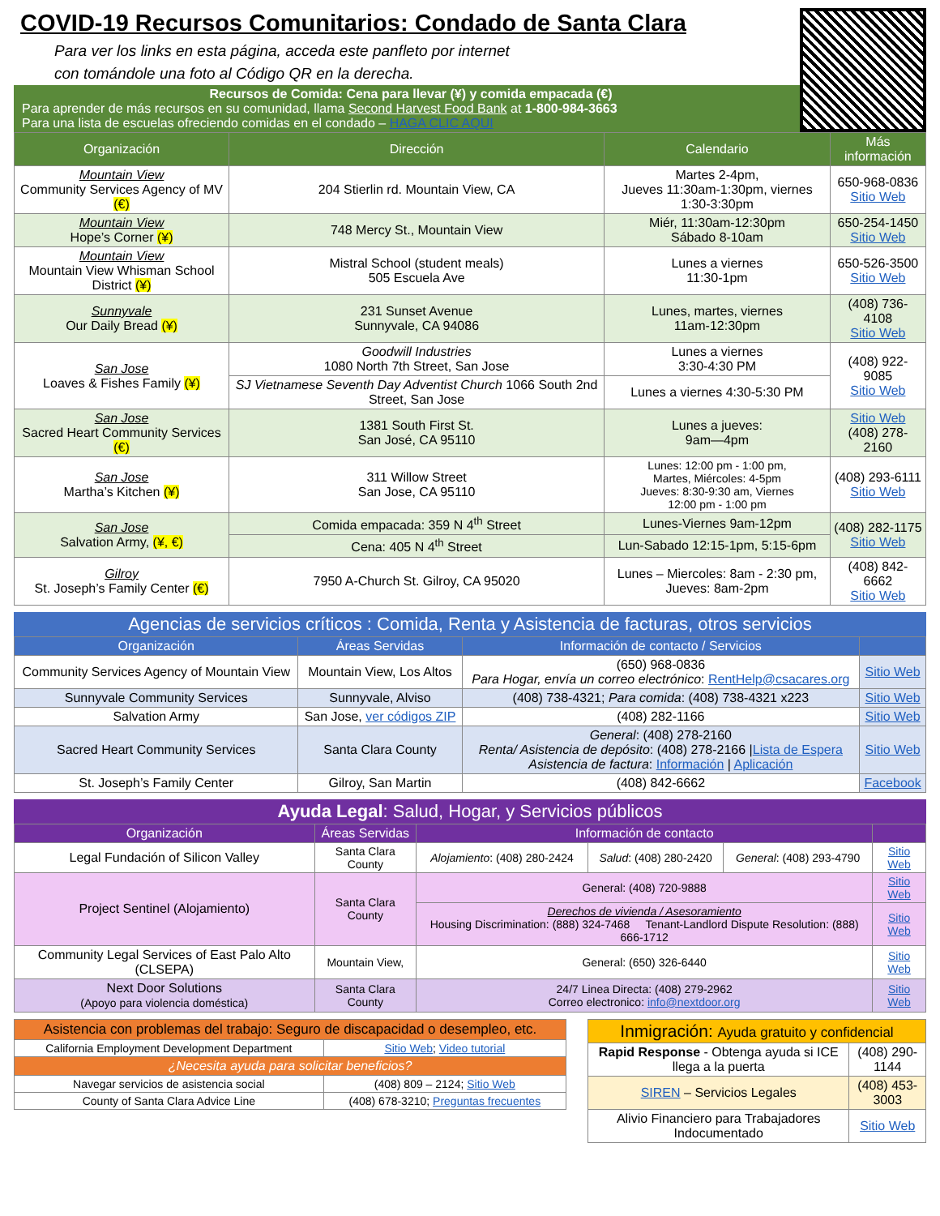COVID-19 Recursos Comunitarios: Condado de Santa Clara
Para ver los links en esta página, acceda este panfleto por internet
con tomándole una foto al Código QR en la derecha.
Recursos de Comida: Cena para llevar (¥) y comida empacada (€)
Para aprender de más recursos en su comunidad, llama Second Harvest Food Bank at 1-800-984-3663
Para una lista de escuelas ofreciendo comidas en el condado – HAGA CLIC AQUI
| Organización | Dirección | Calendario | Más información |
| --- | --- | --- | --- |
| Mountain View Community Services Agency of MV (€) | 204 Stierlin rd. Mountain View, CA | Martes 2-4pm, Jueves 11:30am-1:30pm, viernes 1:30-3:30pm | 650-968-0836 Sitio Web |
| Mountain View Hope’s Corner (¥) | 748 Mercy St., Mountain View | Miér, 11:30am-12:30pm Sábado 8-10am | 650-254-1450 Sitio Web |
| Mountain View Mountain View Whisman School District (¥) | Mistral School (student meals) 505 Escuela Ave | Lunes a viernes 11:30-1pm | 650-526-3500 Sitio Web |
| Sunnyvale Our Daily Bread (¥) | 231 Sunset Avenue Sunnyvale, CA 94086 | Lunes, martes, viernes 11am-12:30pm | (408) 736-4108 Sitio Web |
| San Jose Loaves & Fishes Family (¥) | Goodwill Industries 1080 North 7th Street, San Jose | Lunes a viernes 3:30-4:30 PM | (408) 922-9085 Sitio Web |
| | SJ Vietnamese Seventh Day Adventist Church 1066 South 2nd Street, San Jose | Lunes a viernes 4:30-5:30 PM | |
| San Jose Sacred Heart Community Services (€) | 1381 South First St. San José, CA 95110 | Lunes a jueves: 9am—4pm | Sitio Web (408) 278-2160 |
| San Jose Martha’s Kitchen (¥) | 311 Willow Street San Jose, CA 95110 | Lunes: 12:00 pm - 1:00 pm, Martes, Miércoles: 4-5pm Jueves: 8:30-9:30 am, Viernes 12:00 pm - 1:00 pm | (408) 293-6111 Sitio Web |
| San Jose Salvation Army, (¥, €) | Comida empacada: 359 N 4<sup>th</sup> Street | Lunes-Viernes 9am-12pm | (408) 282-1175 Sitio Web |
| | Cena: 405 N 4<sup>th</sup> Street | Lun-Sabado 12:15-1pm, 5:15-6pm | |
| Gilroy St. Joseph’s Family Center (€) | 7950 A-Church St. Gilroy, CA 95020 | Lunes – Miercoles: 8am - 2:30 pm, Jueves: 8am-2pm | (408) 842-6662 Sitio Web |
Agencias de servicios críticos : Comida, Renta y Asistencia de facturas, otros servicios
| Organización | Áreas Servidas | Información de contacto / Servicios | |
| --- | --- | --- | --- |
| Community Services Agency of Mountain View | Mountain View, Los Altos | (650) 968-0836 Para Hogar, envía un correo electrónico : RentHelp@csacares.org | Sitio Web |
| Sunnyvale Community Services | Sunnyvale, Alviso | (408) 738-4321; Para comida : (408) 738-4321 x223 | Sitio Web |
| Salvation Army | San Jose, ver códigos ZIP | (408) 282-1166 | Sitio Web |
| Sacred Heart Community Services | Santa Clara County | General : (408) 278-2160 Renta/ Asistencia de depósito : (408) 278-2166 / Lista de Espera Asistencia de factura : Información / Aplicación | Sitio Web |
| St. Joseph’s Family Center | Gilroy, San Martin | (408) 842-6662 | Facebook |
Ayuda Legal: Salud, Hogar, y Servicios públicos
| Organización | Áreas Servidas | Información de contacto | | | |
| --- | --- | --- | --- | --- | --- |
| Legal Fundación of Silicon Valley | Santa Clara County | Alojamiento : (408) 280-2424 | Salud : (408) 280-2420 | General : (408) 293-4790 | Sitio Web |
| Project Sentinel (Alojamiento) | Santa Clara County | General: (408) 720-9888 | | | Sitio Web |
| | | Derechos de vivienda / Asesoramiento Housing Discrimination: (888) 324-7468 Tenant-Landlord Dispute Resolution: (888) 666-1712 | | | Sitio Web |
| Community Legal Services of East Palo Alto (CLSEPA) | Mountain View, | General: (650) 326-6440 | | | Sitio Web |
| Next Door Solutions (Apoyo para violencia doméstica) | Santa Clara County | 24/7 Linea Directa: (408) 279-2962 Correo electronico: info@nextdoor.org | | | Sitio Web |
| Asistencia con problemas del trabajo: Seguro de discapacidad o desempleo, etc. | |
| --- | --- |
| California Employment Development Department | Sitio Web ; Video tutorial |
| ¿Necesita ayuda para solicitar beneficios? | |
| Navegar servicios de asistencia social | (408) 809 – 2124; Sitio Web |
| County of Santa Clara Advice Line | (408) 678-3210; Preguntas frecuentes |
| Inmigración: Ayuda gratuito y confidencial | |
| Rapid Response - Obtenga ayuda si ICE llega a la puerta | (408) 290-1144 |
| SIREN – Servicios Legales | (408) 453-3003 |
| Alivio Financiero para Trabajadores Indocumentado | Sitio Web |